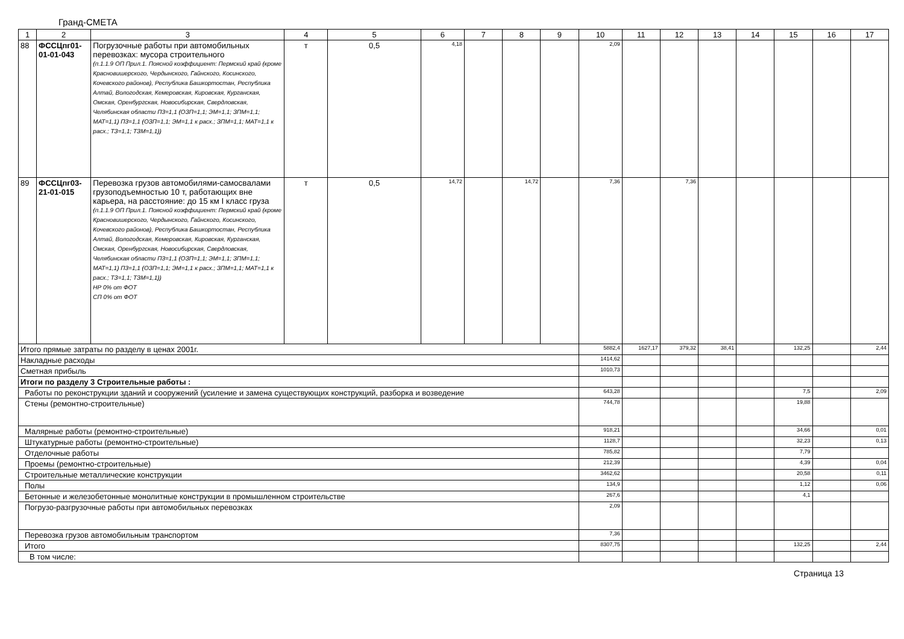Гранд-СМЕТА
| 1 | 2 | 3 | 4 | 5 | 6 | 7 | 8 | 9 | 10 | 11 | 12 | 13 | 14 | 15 | 16 | 17 |
| --- | --- | --- | --- | --- | --- | --- | --- | --- | --- | --- | --- | --- | --- | --- | --- | --- |
| 88 | ФССЦпг01-01-01-043 | Погрузочные работы при автомобильных перевозках: мусора строительного (п.1.1.9 ОП Прил.1. Поясной коэффициент: Пермский край (кроме Красновишерского, Чердынского, Гайнского, Косинского, Кочевского районов), Республика Башкортостан, Республика Алтай, Вологодская, Кемеровская, Кировская, Курганская, Омская, Оренбургская, Новосибирская, Свердловская, Челябинская области П3=1,1 (ОЗП=1,1; ЭМ=1,1; ЗПМ=1,1; МАТ=1,1) П3=1,1 (ОЗП=1,1; ЭМ=1,1 к расх.; ЗПМ=1,1; МАТ=1,1 к расх.; ТЗ=1,1; ТЗМ=1,1)) | т | 0,5 | 4,18 | | | | 2,09 | | | | | | | |
| 89 | ФССЦпг03-21-01-015 | Перевозка грузов автомобилями-самосвалами грузоподъемностью 10 т, работающих вне карьера, на расстояние: до 15 км I класс груза (п.1.1.9 ОП Прил.1. Поясной коэффициент: Пермский край (кроме Красновишерского, Чердынского, Гайнского, Косинского, Кочевского районов), Республика Башкортостан, Республика Алтай, Вологодская, Кемеровская, Кировская, Курганская, Омская, Оренбургская, Новосибирская, Свердловская, Челябинская области П3=1,1 (ОЗП=1,1; ЭМ=1,1; ЗПМ=1,1; МАТ=1,1) П3=1,1 (ОЗП=1,1; ЭМ=1,1 к расх.; ЗПМ=1,1; МАТ=1,1 к расх.; ТЗ=1,1; ТЗМ=1,1)) НР 0% от ФОТ СП 0% от ФОТ | т | 0,5 | 14,72 | | 14,72 | | 7,36 | | 7,36 | | | | | |
| Итого прямые затраты по разделу в ценах 2001г. | | | | | | | | | 5882,4 | 1627,17 | 379,32 | 38,41 | | 132,25 | | 2,44 |
| Накладные расходы | | | | | | | | | 1414,62 | | | | | | | |
| Сметная прибыль | | | | | | | | | 1010,73 | | | | | | | |
| Итоги по разделу 3 Строительные работы : | | | | | | | | | | | | | | | | |
| Работы по реконструкции зданий и сооружений (усиление и замена существующих конструкций, разборка и возведение | | | | | | | | | 643,28 | | | | | 7,5 | | 2,09 |
| Стены (ремонтно-строительные) | | | | | | | | | 744,78 | | | | | 19,88 | | |
| Малярные работы (ремонтно-строительные) | | | | | | | | | 918,21 | | | | | 34,66 | | 0,01 |
| Штукатурные работы (ремонтно-строительные) | | | | | | | | | 1128,7 | | | | | 32,23 | | 0,13 |
| Отделочные работы | | | | | | | | | 785,82 | | | | | 7,79 | | |
| Проемы (ремонтно-строительные) | | | | | | | | | 212,39 | | | | | 4,39 | | 0,04 |
| Строительные металлические конструкции | | | | | | | | | 3462,62 | | | | | 20,58 | | 0,11 |
| Полы | | | | | | | | | 134,9 | | | | | 1,12 | | 0,06 |
| Бетонные и железобетонные монолитные конструкции в промышленном строительстве | | | | | | | | | 267,6 | | | | | 4,1 | | |
| Погрузо-разгрузочные работы при автомобильных перевозках | | | | | | | | | 2,09 | | | | | | | |
| Перевозка грузов автомобильным транспортом | | | | | | | | | 7,36 | | | | | | | |
| Итого | | | | | | | | | 8307,75 | | | | | 132,25 | | 2,44 |
| В том числе: | | | | | | | | | | | | | | | | |
Страница 13